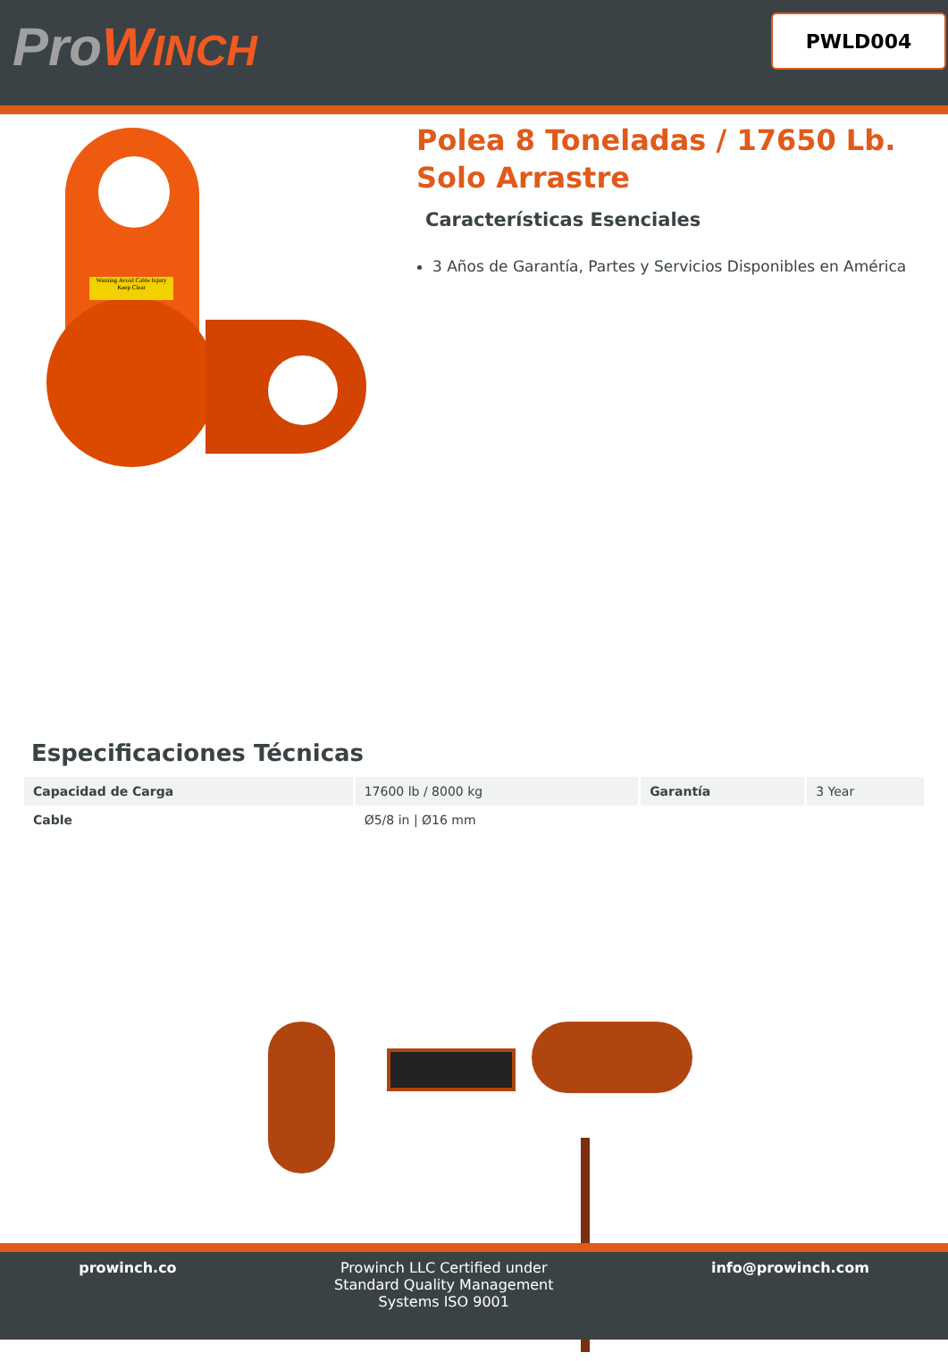ProWINCH
PWLD004
Warning Avoid Cable Injury Keep Clear
Polea 8 Toneladas / 17650 Lb.
Solo Arrastre
Características Esenciales
3 Años de Garantía, Partes y Servicios Disponibles en América
Especificaciones Técnicas
| Capacidad de Carga | 17600 lb / 8000 kg | Garantía | 3 Year |
| Cable | Ø5/8 in / Ø16 mm | | |
prowinch.co Prowinch LLC Certified under
Standard Quality Management
Systems ISO 9001
info@prowinch.com